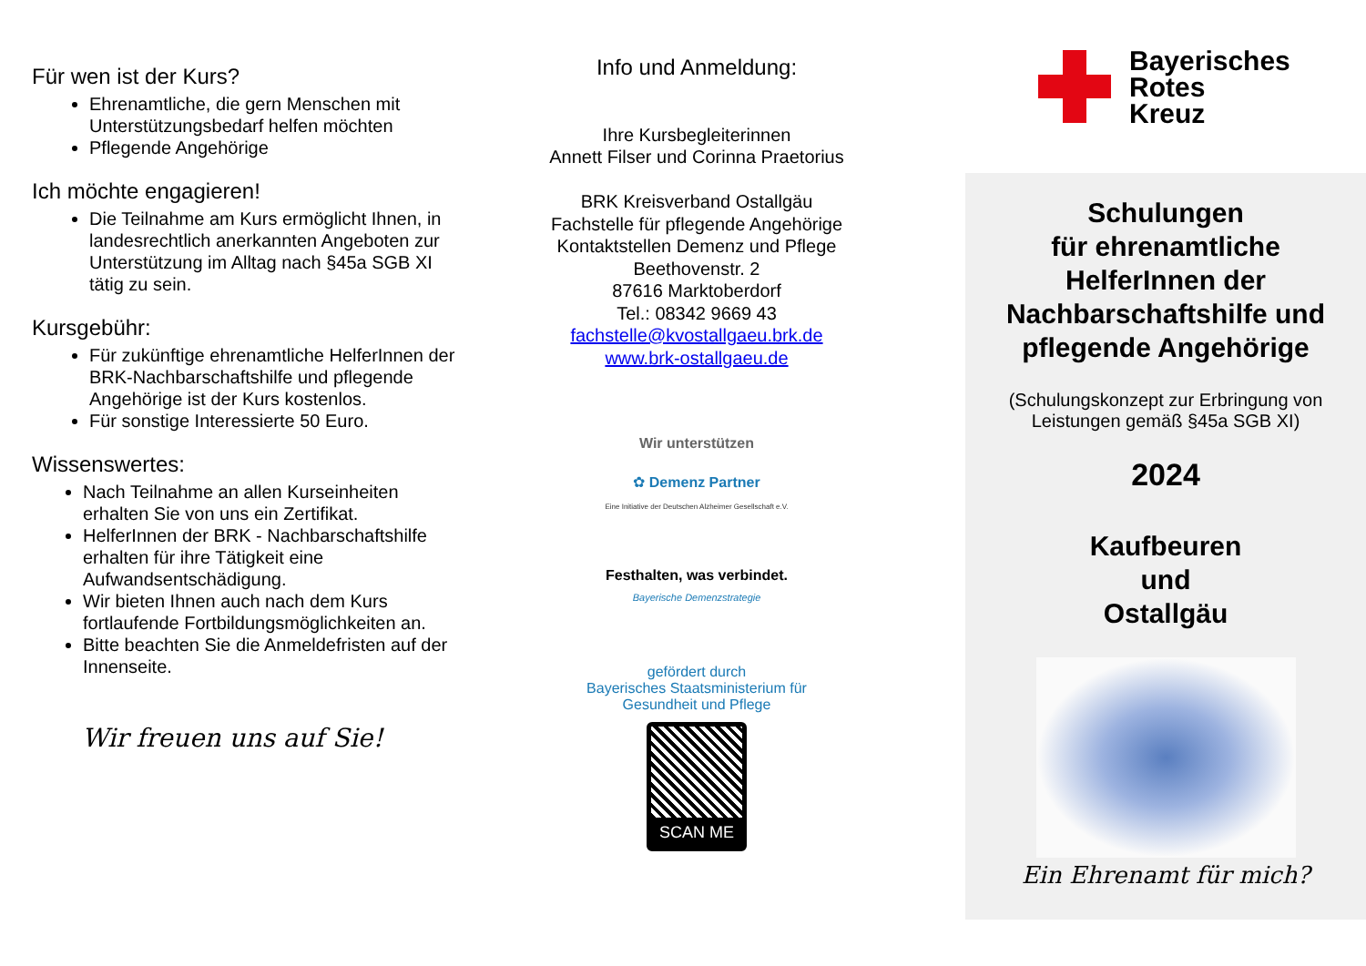Für wen ist der Kurs?
Ehrenamtliche, die gern Menschen mit Unterstützungsbedarf helfen möchten
Pflegende Angehörige
Ich möchte engagieren!
Die Teilnahme am Kurs ermöglicht Ihnen, in landesrechtlich anerkannten Angeboten zur Unterstützung im Alltag nach §45a SGB XI tätig zu sein.
Kursgebühr:
Für zukünftige ehrenamtliche HelferInnen der BRK-Nachbarschaftshilfe und pflegende Angehörige ist der Kurs kostenlos.
Für sonstige Interessierte 50 Euro.
Wissenswertes:
Nach Teilnahme an allen Kurseinheiten erhalten Sie von uns ein Zertifikat.
HelferInnen der BRK - Nachbarschaftshilfe erhalten für ihre Tätigkeit eine Aufwandsentschädigung.
Wir bieten Ihnen auch nach dem Kurs fortlaufende Fortbildungsmöglichkeiten an.
Bitte beachten Sie die Anmeldefristen auf der Innenseite.
Wir freuen uns auf Sie!
Info und Anmeldung:
Ihre Kursbegleiterinnen
Annett Filser und Corinna Praetorius
BRK Kreisverband Ostallgäu
Fachstelle für pflegende Angehörige
Kontaktstellen Demenz und Pflege
Beethovenstr. 2
87616 Marktoberdorf
Tel.: 08342 9669 43
fachstelle@kvostallgaeu.brk.de
www.brk-ostallgaeu.de
Wir unterstützen
✿ Demenz Partner
Eine Initiative der Deutschen Alzheimer Gesellschaft e.V.
Festhalten, was verbindet.
Bayerische Demenzstrategie
gefördert durch
Bayerisches Staatsministerium für
Gesundheit und Pflege
SCAN ME
Bayerisches
Rotes
Kreuz
Schulungen
für ehrenamtliche
HelferInnen der
Nachbarschaftshilfe und
pflegende Angehörige
(Schulungskonzept zur Erbringung von
Leistungen gemäß §45a SGB XI)
2024
Kaufbeuren
und
Ostallgäu
Ein Ehrenamt für mich?